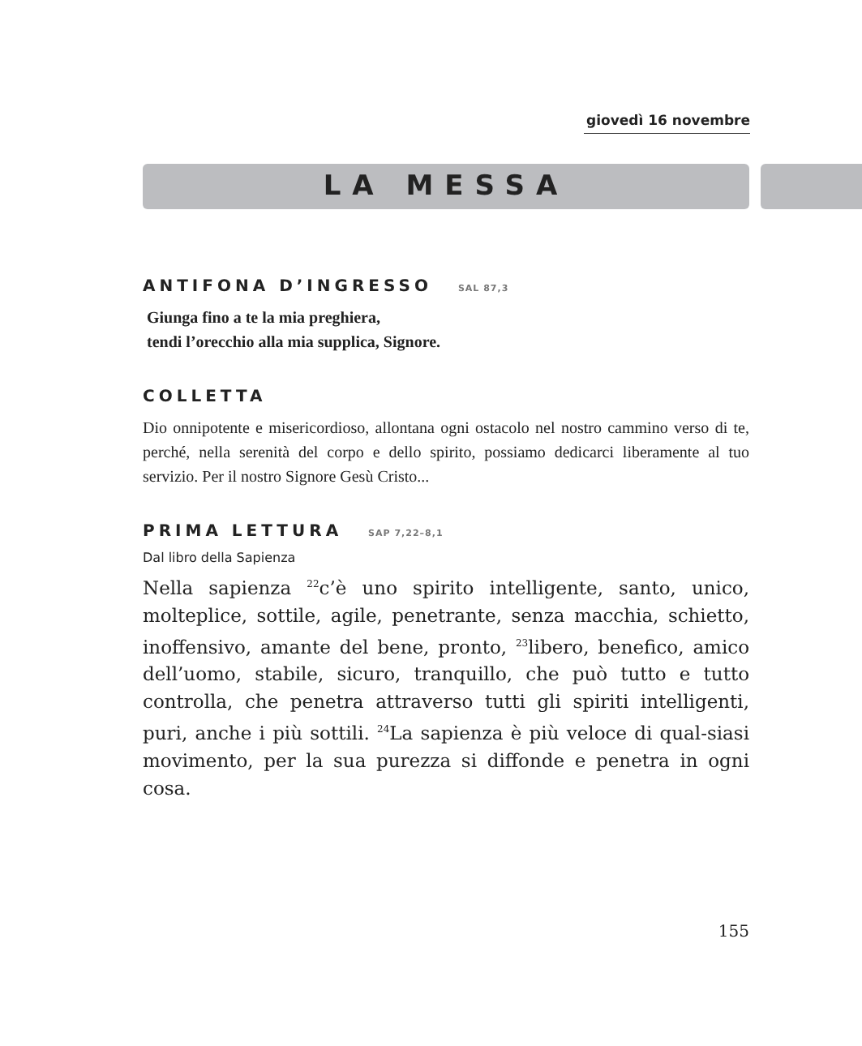giovedì 16 novembre
LA MESSA
ANTIFONA D’INGRESSO SAL 87,3
Giunga fino a te la mia preghiera,
tendi l’orecchio alla mia supplica, Signore.
COLLETTA
Dio onnipotente e misericordioso, allontana ogni ostacolo nel nostro cammino verso di te, perché, nella serenità del corpo e dello spirito, possiamo dedicarci liberamente al tuo servizio. Per il nostro Signore Gesù Cristo...
PRIMA LETTURA SAP 7,22–8,1
Dal libro della Sapienza
Nella sapienza <sup>22</sup>c’è uno spirito intelligente, santo, unico, molteplice, sottile, agile, penetrante, senza macchia, schietto, inoffensivo, amante del bene, pronto, <sup>23</sup>libero, benefico, amico dell’uomo, stabile, sicuro, tranquillo, che può tutto e tutto controlla, che penetra attraverso tutti gli spiriti intelligenti, puri, anche i più sottili. <sup>24</sup>La sapienza è più veloce di qual-siasi movimento, per la sua purezza si diffonde e penetra in ogni cosa.
155